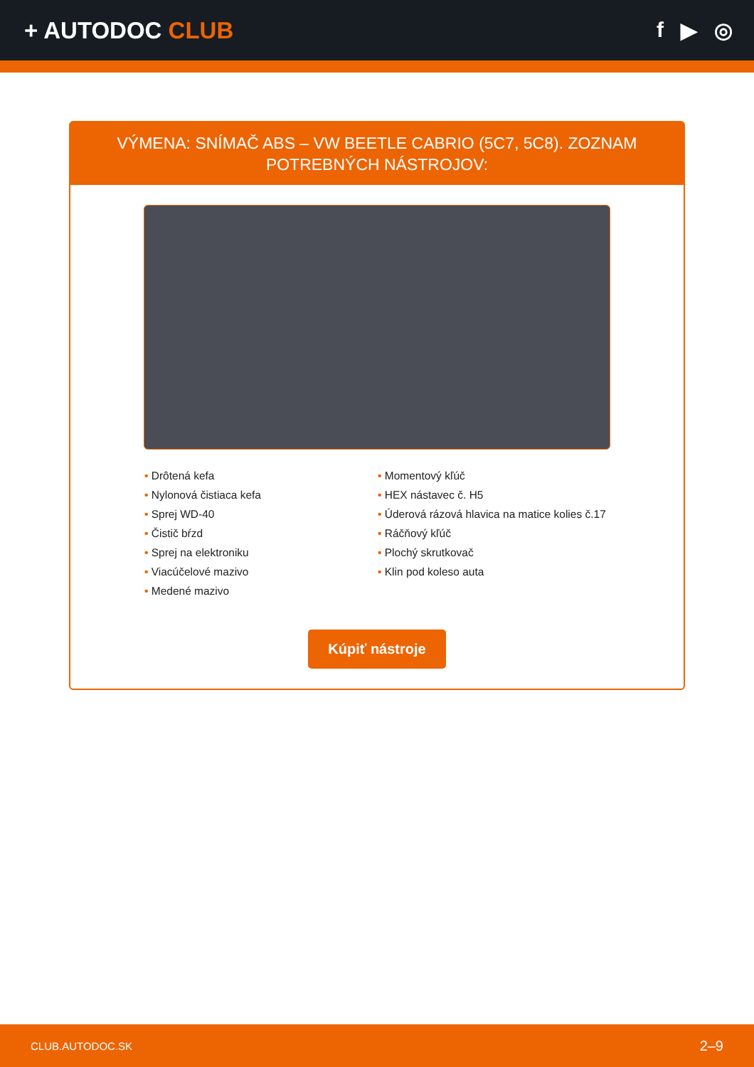+ AUTODOC CLUB f ▶ ◎
VÝMENA: SNÍMAČ ABS – VW BEETLE CABRIO (5C7, 5C8). ZOZNAM POTREBNÝCH NÁSTROJOV:
• Drôtená kefa
• Nylonová čistiaca kefa
• Sprej WD-40
• Čistič bŕzd
• Sprej na elektroniku
• Viacúčelové mazivo
• Medené mazivo
• Momentový kľúč
• HEX nástavec č. H5
• Úderová rázová hlavica na matice kolies č.17
• Ráčňový kľúč
• Plochý skrutkovač
• Klin pod koleso auta
Kúpiť nástroje
CLUB.AUTODOC.SK 2–9